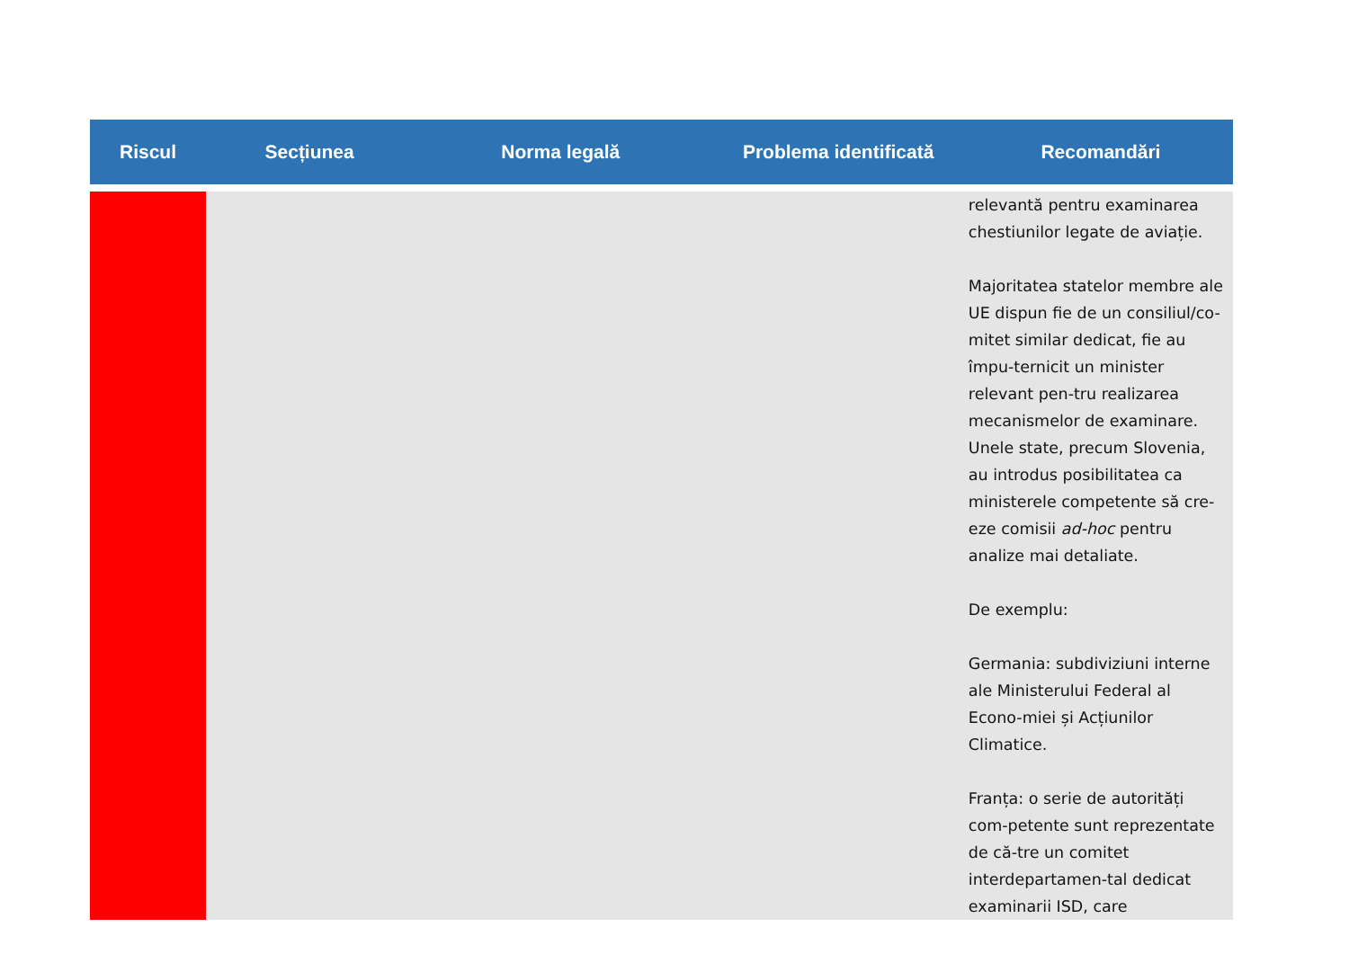| Riscul | Secțiunea | Norma legală | Problema identificată | Recomandări |
| --- | --- | --- | --- | --- |
| | | | | relevantă pentru examinarea chestiunilor legate de aviație. Majoritatea statelor membre ale UE dispun fie de un consiliul/co-mitet similar dedicat, fie au împu-ternicit un minister relevant pen-tru realizarea mecanismelor de examinare. Unele state, precum Slovenia, au introdus posibilitatea ca ministerele competente să cre-eze comisii ad-hoc pentru analize mai detaliate. De exemplu: Germania: subdiviziuni interne ale Ministerului Federal al Econo-miei și Acțiunilor Climatice. Franța: o serie de autorități com-petente sunt reprezentate de că-tre un comitet interdepartamen-tal dedicat examinarii ISD, care |